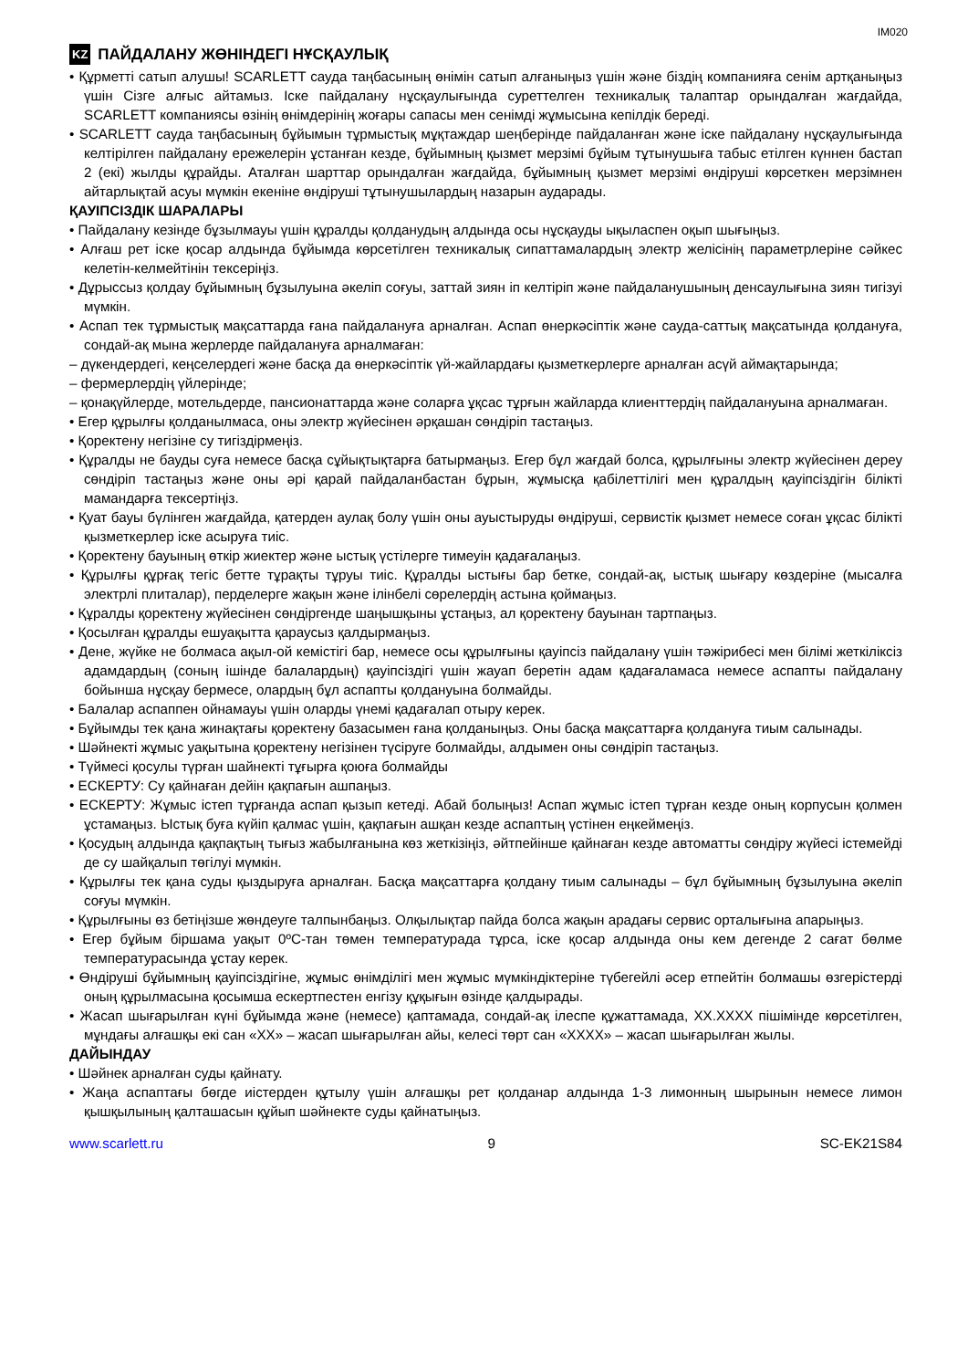IM020
KZ ПАЙДАЛАНУ ЖӨНІНДЕГІ НҰСҚАУЛЫҚ
• Құрметті сатып алушы! SCARLETT сауда таңбасының өнімін сатып алғаныңыз үшін және біздің компанияға сенім артқаныңыз үшін Сізге алғыс айтамыз. Іске пайдалану нұсқаулығында суреттелген техникалық талаптар орындалған жағдайда, SCARLETT компаниясы өзінің өнімдерінің жоғары сапасы мен сенімді жұмысына кепілдік береді.
• SCARLETT сауда таңбасының бұйымын тұрмыстық мұқтаждар шеңберінде пайдаланған және іске пайдалану нұсқаулығында келтірілген пайдалану ережелерін ұстанған кезде, бұйымның қызмет мерзімі бұйым тұтынушыға табыс етілген күннен бастап 2 (екі) жылды құрайды. Аталған шарттар орындалған жағдайда, бұйымның қызмет мерзімі өндіруші көрсеткен мерзімнен айтарлықтай асуы мүмкін екеніне өндіруші тұтынушылардың назарын аударады.
ҚАУІПСІЗДІК ШАРАЛАРЫ
• Пайдалану кезінде бұзылмауы үшін құралды қолданудың алдында осы нұсқауды ықыласпен оқып шығыңыз.
• Алғаш рет іске қосар алдында бұйымда көрсетілген техникалық сипаттамалардың электр желісінің параметрлеріне сәйкес келетін-келмейтінін тексеріңіз.
• Дұрыссыз қолдау бұйымның бұзылуына әкеліп соғуы, заттай зиян іп келтіріп және пайдаланушының денсаулығына зиян тигізуі мүмкін.
• Аспап тек тұрмыстық мақсаттарда ғана пайдалануға арналған. Аспап өнеркәсіптік және сауда-саттық мақсатында қолдануға, сондай-ақ мына жерлерде пайдалануға арналмаған:
– дүкендердегі, кеңселердегі және басқа да өнеркәсіптік үй-жайлардағы қызметкерлерге арналған асүй аймақтарында;
– фермерлердің үйлерінде;
– қонақүйлерде, мотельдерде, пансионаттарда және соларға ұқсас тұрғын жайларда клиенттердің пайдалануына арналмаған.
• Егер құрылғы қолданылмаса, оны электр жүйесінен әрқашан сөндіріп тастаңыз.
• Қоректену негізіне су тигіздірмеңіз.
• Құралды не бауды суға немесе басқа сұйықтықтарға батырмаңыз. Егер бұл жағдай болса, құрылғыны электр жүйесінен дереу сөндіріп тастаңыз және оны әрі қарай пайдаланбастан бұрын, жұмысқа қабілеттілігі мен құралдың қауіпсіздігін білікті мамандарға тексертіңіз.
• Қуат бауы бүлінген жағдайда, қатерден аулақ болу үшін оны ауыстыруды өндіруші, сервистік қызмет немесе соған ұқсас білікті қызметкерлер іске асыруға тиіс.
• Қоректену бауының өткір жиектер және ыстық үстілерге тимеуін қадағалаңыз.
• Құрылғы құрғақ тегіс бетте тұрақты тұруы тиіс. Құралды ыстығы бар бетке, сондай-ақ, ыстық шығару көздеріне (мысалға электрлі плиталар), перделерге жақын және ілінбелі сөрелердің астына қоймаңыз.
• Құралды қоректену жүйесінен сөндіргенде шаңышқыны ұстаңыз, ал қоректену бауынан тартпаңыз.
• Қосылған құралды ешуақытта қараусыз қалдырмаңыз.
• Дене, жүйке не болмаса ақыл-ой кемістігі бар, немесе осы құрылғыны қауіпсіз пайдалану үшін тәжірибесі мен білімі жеткіліксіз адамдардың (соның ішінде балалардың) қауіпсіздігі үшін жауап беретін адам қадағаламаса немесе аспапты пайдалану бойынша нұсқау бермесе, олардың бұл аспапты қолдануына болмайды.
• Балалар аспаппен ойнамауы үшін оларды үнемі қадағалап отыру керек.
• Бұйымды тек қана жинақтағы қоректену базасымен ғана қолданыңыз. Оны басқа мақсаттарға қолдануға тиым салынады.
• Шәйнекті жұмыс уақытына қоректену негізінен түсіруге болмайды, алдымен оны сөндіріп тастаңыз.
• Түймесі қосулы түрған шайнекті тұғырға қоюға болмайды
• ЕСКЕРТУ: Су қайнаған дейін қақпағын ашпаңыз.
• ЕСКЕРТУ: Жұмыс істеп тұрғанда аспап қызып кетеді. Абай болыңыз! Аспап жұмыс істеп тұрған кезде оның корпусын қолмен ұстамаңыз. Ыстық буға күйіп қалмас үшін, қақпағын ашқан кезде аспаптың үстінен еңкеймеңіз.
• Қосудың алдында қақпақтың тығыз жабылғанына көз жеткізіңіз, әйтпейінше қайнаған кезде автоматты сөндіру жүйесі істемейді де су шайқалып төгілуі мүмкін.
• Құрылғы тек қана суды қыздыруға арналған. Басқа мақсаттарға қолдану тиым салынады – бұл бұйымның бұзылуына әкеліп соғуы мүмкін.
• Құрылғыны өз бетіңізше жөндеуге талпынбаңыз. Олқылықтар пайда болса жақын арадағы сервис орталығына апарыңыз.
• Егер бұйым біршама уақыт 0ºC-тан төмен температурада тұрса, іске қосар алдында оны кем дегенде 2 сағат бөлме температурасында ұстау керек.
• Өндіруші бұйымның қауіпсіздігіне, жұмыс өнімділігі мен жұмыс мүмкіндіктеріне түбегейлі әсер етпейтін болмашы өзгерістерді оның құрылмасына қосымша ескертпестен енгізу құқығын өзінде қалдырады.
• Жасап шығарылған күні бұйымда және (немесе) қаптамада, сондай-ақ ілеспе құжаттамада, XX.XXXX пішімінде көрсетілген, мұндағы алғашқы екі сан «XX» – жасап шығарылған айы, келесі төрт сан «XXXX» – жасап шығарылған жылы.
ДАЙЫНДАУ
• Шәйнек арналған суды қайнату.
• Жаңа аспаптағы бөгде иістерден құтылу үшін алғашқы рет қолданар алдында 1-3 лимонның шырынын немесе лимон қышқылының қалташасын құйып шәйнекте суды қайнатыңыз.
www.scarlett.ru 9 SC-EK21S84